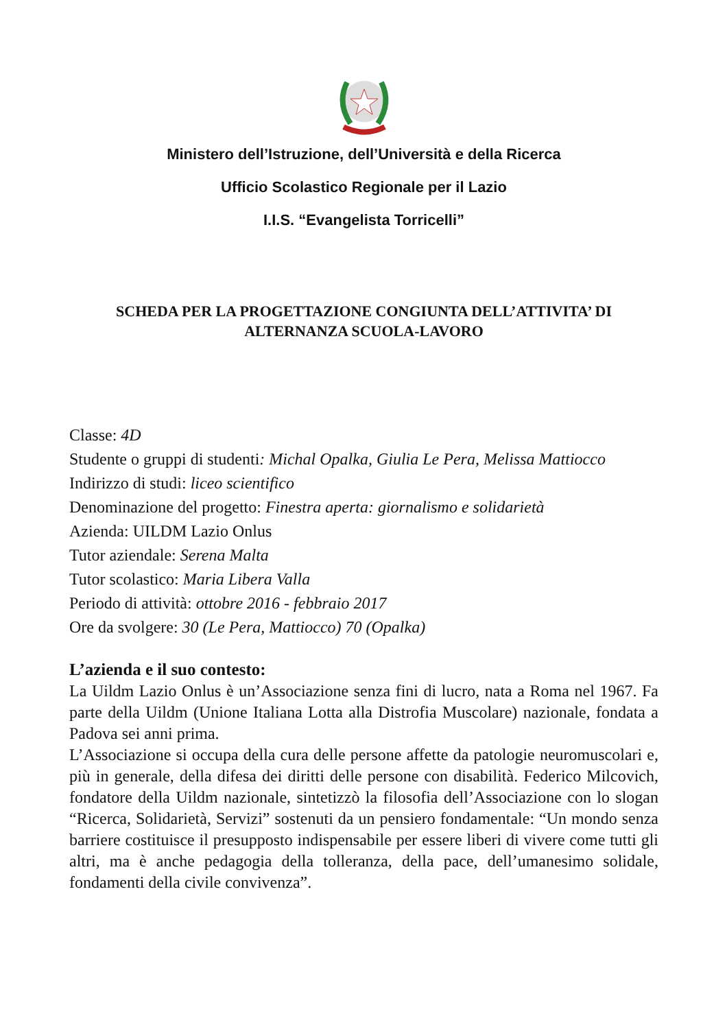Ministero dell’Istruzione, dell’Università e della Ricerca
Ufficio Scolastico Regionale per il Lazio
I.I.S. “Evangelista Torricelli”
SCHEDA PER LA PROGETTAZIONE CONGIUNTA DELL’ATTIVITA’ DI
ALTERNANZA SCUOLA-LAVORO
Classe: 4D
Studente o gruppi di studenti: Michal Opalka, Giulia Le Pera, Melissa Mattiocco
Indirizzo di studi: liceo scientifico
Denominazione del progetto: Finestra aperta: giornalismo e solidarietà
Azienda: UILDM Lazio Onlus
Tutor aziendale: Serena Malta
Tutor scolastico: Maria Libera Valla
Periodo di attività: ottobre 2016 - febbraio 2017
Ore da svolgere: 30 (Le Pera, Mattiocco) 70 (Opalka)
L’azienda e il suo contesto:
La Uildm Lazio Onlus è un’Associazione senza fini di lucro, nata a Roma nel 1967. Fa parte della Uildm (Unione Italiana Lotta alla Distrofia Muscolare) nazionale, fondata a Padova sei anni prima.
L’Associazione si occupa della cura delle persone affette da patologie neuromuscolari e, più in generale, della difesa dei diritti delle persone con disabilità. Federico Milcovich, fondatore della Uildm nazionale, sintetizzò la filosofia dell’Associazione con lo slogan “Ricerca, Solidarietà, Servizi” sostenuti da un pensiero fondamentale: “Un mondo senza barriere costituisce il presupposto indispensabile per essere liberi di vivere come tutti gli altri, ma è anche pedagogia della tolleranza, della pace, dell’umanesimo solidale, fondamenti della civile convivenza”.